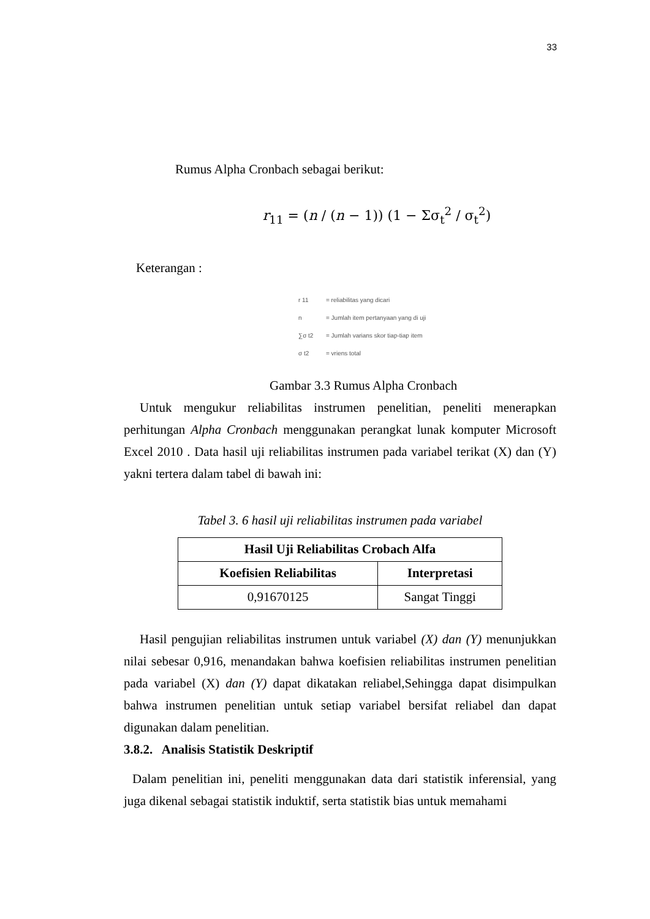33
Rumus Alpha Cronbach sebagai berikut:
r<sub>11</sub> = (n / (n − 1)) (1 − Σσ<sub>t</sub><sup>2</sup> / σ<sub>t</sub><sup>2</sup>)
Keterangan :
r 11 = reliabilitas yang dicari
n = Jumlah item pertanyaan yang di uji
∑σ t2 = Jumlah varians skor tiap-tiap item
σ t2 = vriens total
Gambar 3.3 Rumus Alpha Cronbach
Untuk mengukur reliabilitas instrumen penelitian, peneliti menerapkan perhitungan Alpha Cronbach menggunakan perangkat lunak komputer Microsoft Excel 2010 . Data hasil uji reliabilitas instrumen pada variabel terikat (X) dan (Y) yakni tertera dalam tabel di bawah ini:
Tabel 3. 6 hasil uji reliabilitas instrumen pada variabel
| Hasil Uji Reliabilitas Crobach Alfa | |
| --- | --- |
| Koefisien Reliabilitas | Interpretasi |
| 0,91670125 | Sangat Tinggi |
Hasil pengujian reliabilitas instrumen untuk variabel (X) dan (Y) menunjukkan nilai sebesar 0,916, menandakan bahwa koefisien reliabilitas instrumen penelitian pada variabel (X) dan (Y) dapat dikatakan reliabel,Sehingga dapat disimpulkan bahwa instrumen penelitian untuk setiap variabel bersifat reliabel dan dapat digunakan dalam penelitian.
3.8.2. Analisis Statistik Deskriptif
Dalam penelitian ini, peneliti menggunakan data dari statistik inferensial, yang juga dikenal sebagai statistik induktif, serta statistik bias untuk memahami